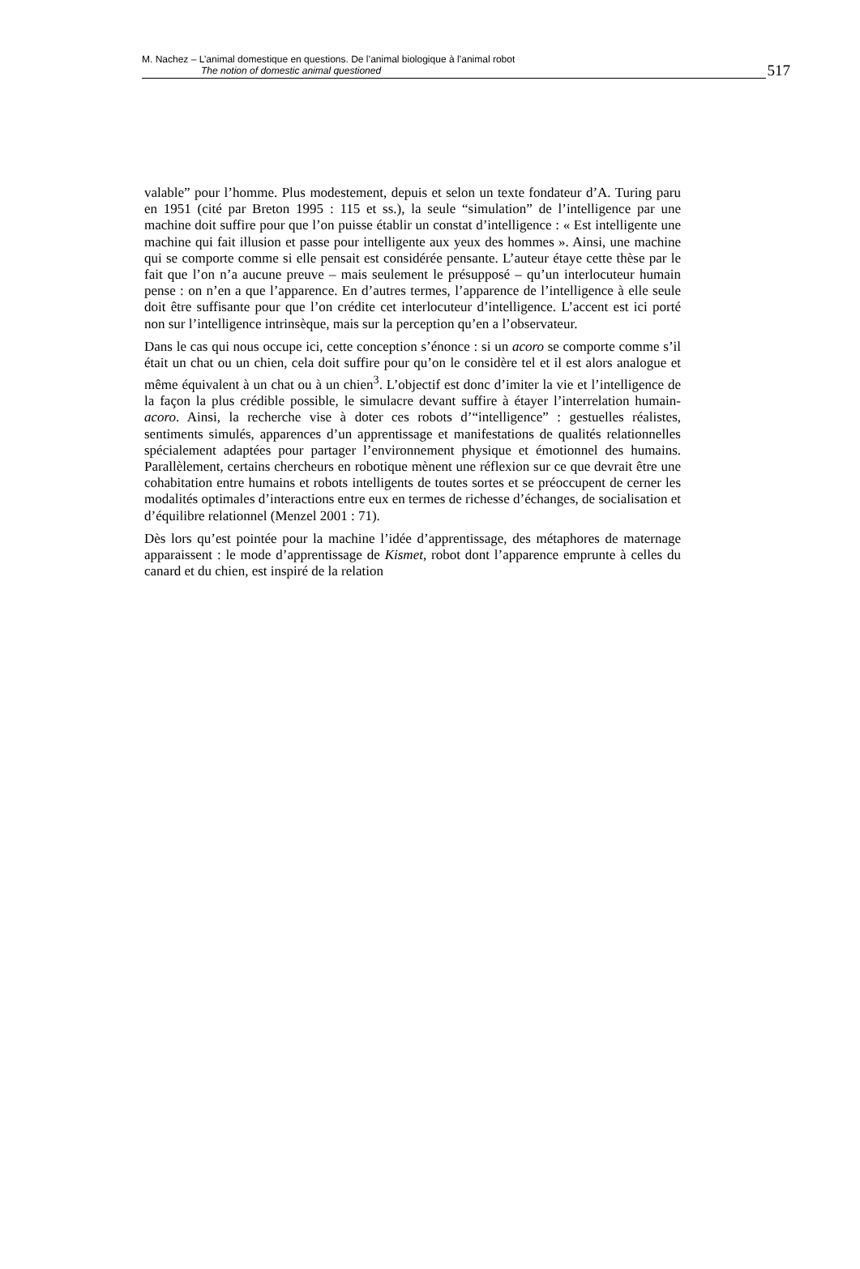M. Nachez – L’animal domestique en questions. De l’animal biologique à l’animal robot
The notion of domestic animal questioned
517
valable” pour l’homme. Plus modestement, depuis et selon un texte fondateur d’A. Turing paru en 1951 (cité par Breton 1995 : 115 et ss.), la seule “simulation” de l’intelligence par une machine doit suffire pour que l’on puisse établir un constat d’intelligence : « Est intelligente une machine qui fait illusion et passe pour intelligente aux yeux des hommes ». Ainsi, une machine qui se comporte comme si elle pensait est considérée pensante. L’auteur étaye cette thèse par le fait que l’on n’a aucune preuve – mais seulement le présupposé – qu’un interlocuteur humain pense : on n’en a que l’apparence. En d’autres termes, l’apparence de l’intelligence à elle seule doit être suffisante pour que l’on crédite cet interlocuteur d’intelligence. L’accent est ici porté non sur l’intelligence intrinsèque, mais sur la perception qu’en a l’observateur.
Dans le cas qui nous occupe ici, cette conception s’énonce : si un acoro se comporte comme s’il était un chat ou un chien, cela doit suffire pour qu’on le considère tel et il est alors analogue et même équivalent à un chat ou à un chien<sup>3</sup>. L’objectif est donc d’imiter la vie et l’intelligence de la façon la plus crédible possible, le simulacre devant suffire à étayer l’interrelation humain-acoro. Ainsi, la recherche vise à doter ces robots d’“intelligence” : gestuelles réalistes, sentiments simulés, apparences d’un apprentissage et manifestations de qualités relationnelles spécialement adaptées pour partager l’environnement physique et émotionnel des humains. Parallèlement, certains chercheurs en robotique mènent une réflexion sur ce que devrait être une cohabitation entre humains et robots intelligents de toutes sortes et se préoccupent de cerner les modalités optimales d’interactions entre eux en termes de richesse d’échanges, de socialisation et d’équilibre relationnel (Menzel 2001 : 71).
Dès lors qu’est pointée pour la machine l’idée d’apprentissage, des métaphores de maternage apparaissent : le mode d’apprentissage de Kismet, robot dont l’apparence emprunte à celles du canard et du chien, est inspiré de la relation